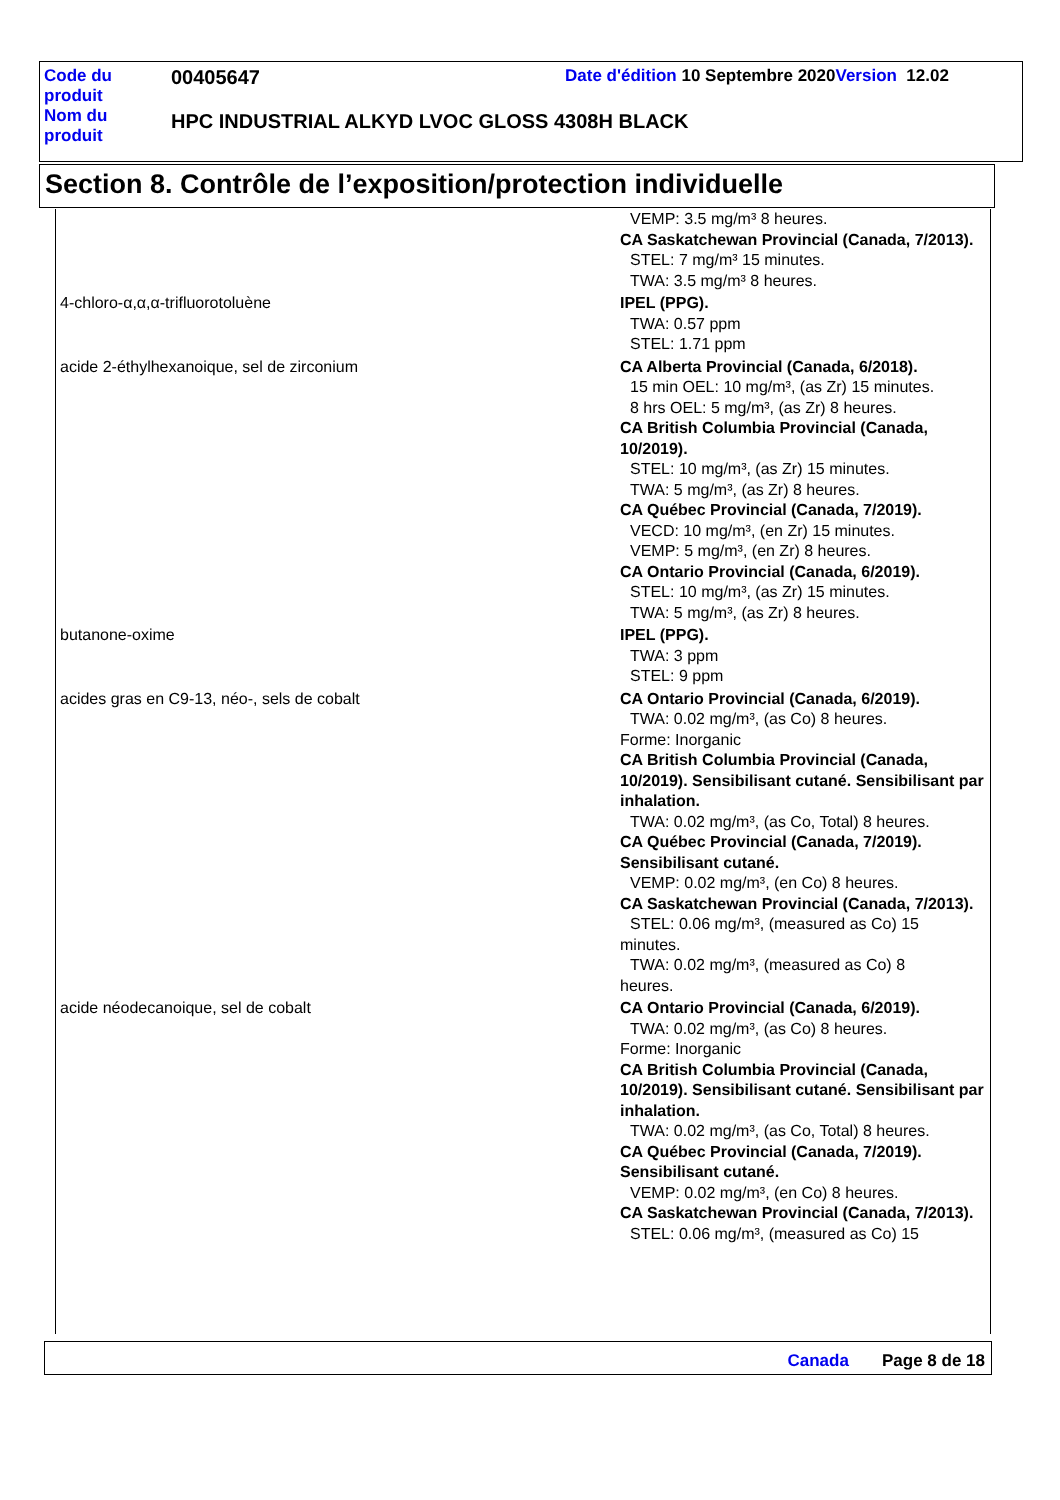| Code du produit | 00405647 | Date d'édition 10 Septembre 2020 Version 12.02 |
| Nom du produit | HPC INDUSTRIAL ALKYD LVOC GLOSS 4308H BLACK | |
Section 8. Contrôle de l’exposition/protection individuelle
| | VEMP: 3.5 mg/m³ 8 heures. CA Saskatchewan Provincial (Canada, 7/2013). STEL: 7 mg/m³ 15 minutes. TWA: 3.5 mg/m³ 8 heures. |
| 4-chloro-α,α,α-trifluorotoluène | IPEL (PPG). TWA: 0.57 ppm STEL: 1.71 ppm |
| acide 2-éthylhexanoique, sel de zirconium | CA Alberta Provincial (Canada, 6/2018). 15 min OEL: 10 mg/m³, (as Zr) 15 minutes. 8 hrs OEL: 5 mg/m³, (as Zr) 8 heures. CA British Columbia Provincial (Canada, 10/2019). STEL: 10 mg/m³, (as Zr) 15 minutes. TWA: 5 mg/m³, (as Zr) 8 heures. CA Québec Provincial (Canada, 7/2019). VECD: 10 mg/m³, (en Zr) 15 minutes. VEMP: 5 mg/m³, (en Zr) 8 heures. CA Ontario Provincial (Canada, 6/2019). STEL: 10 mg/m³, (as Zr) 15 minutes. TWA: 5 mg/m³, (as Zr) 8 heures. |
| butanone-oxime | IPEL (PPG). TWA: 3 ppm STEL: 9 ppm |
| acides gras en C9-13, néo-, sels de cobalt | CA Ontario Provincial (Canada, 6/2019). TWA: 0.02 mg/m³, (as Co) 8 heures. Forme: Inorganic CA British Columbia Provincial (Canada, 10/2019). Sensibilisant cutané. Sensibilisant par inhalation. TWA: 0.02 mg/m³, (as Co, Total) 8 heures. CA Québec Provincial (Canada, 7/2019). Sensibilisant cutané. VEMP: 0.02 mg/m³, (en Co) 8 heures. CA Saskatchewan Provincial (Canada, 7/2013). STEL: 0.06 mg/m³, (measured as Co) 15 minutes. TWA: 0.02 mg/m³, (measured as Co) 8 heures. |
| acide néodecanoique, sel de cobalt | CA Ontario Provincial (Canada, 6/2019). TWA: 0.02 mg/m³, (as Co) 8 heures. Forme: Inorganic CA British Columbia Provincial (Canada, 10/2019). Sensibilisant cutané. Sensibilisant par inhalation. TWA: 0.02 mg/m³, (as Co, Total) 8 heures. CA Québec Provincial (Canada, 7/2019). Sensibilisant cutané. VEMP: 0.02 mg/m³, (en Co) 8 heures. CA Saskatchewan Provincial (Canada, 7/2013). STEL: 0.06 mg/m³, (measured as Co) 15 |
Canada Page 8 de 18